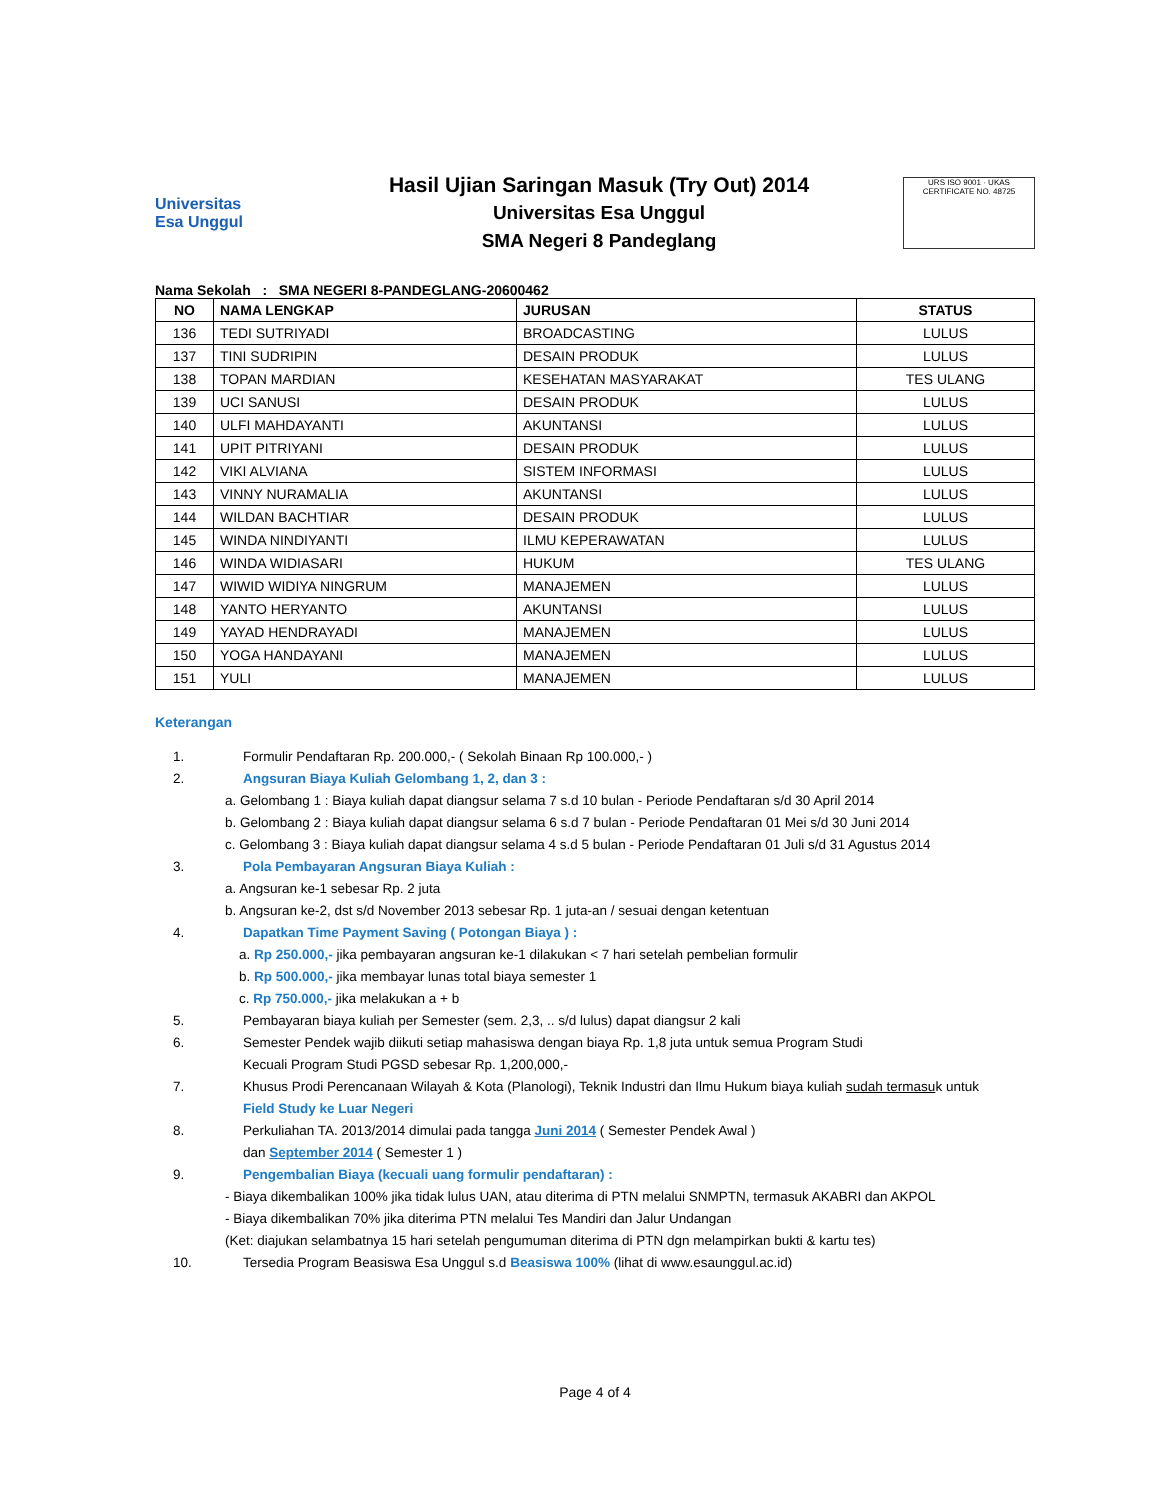Universitas
Esa Unggul
Hasil Ujian Saringan Masuk (Try Out) 2014
Universitas Esa Unggul
SMA Negeri 8 Pandeglang
URS ISO 9001 · UKAS
CERTIFICATE NO. 48725
Nama Sekolah : SMA NEGERI 8-PANDEGLANG-20600462
| NO | NAMA LENGKAP | JURUSAN | STATUS |
| --- | --- | --- | --- |
| 136 | TEDI SUTRIYADI | BROADCASTING | LULUS |
| 137 | TINI SUDRIPIN | DESAIN PRODUK | LULUS |
| 138 | TOPAN MARDIAN | KESEHATAN MASYARAKAT | TES ULANG |
| 139 | UCI SANUSI | DESAIN PRODUK | LULUS |
| 140 | ULFI MAHDAYANTI | AKUNTANSI | LULUS |
| 141 | UPIT PITRIYANI | DESAIN PRODUK | LULUS |
| 142 | VIKI ALVIANA | SISTEM INFORMASI | LULUS |
| 143 | VINNY NURAMALIA | AKUNTANSI | LULUS |
| 144 | WILDAN BACHTIAR | DESAIN PRODUK | LULUS |
| 145 | WINDA NINDIYANTI | ILMU KEPERAWATAN | LULUS |
| 146 | WINDA WIDIASARI | HUKUM | TES ULANG |
| 147 | WIWID WIDIYA NINGRUM | MANAJEMEN | LULUS |
| 148 | YANTO HERYANTO | AKUNTANSI | LULUS |
| 149 | YAYAD HENDRAYADI | MANAJEMEN | LULUS |
| 150 | YOGA HANDAYANI | MANAJEMEN | LULUS |
| 151 | YULI | MANAJEMEN | LULUS |
Keterangan
1. Formulir Pendaftaran Rp. 200.000,- ( Sekolah Binaan Rp 100.000,- )
2. Angsuran Biaya Kuliah Gelombang 1, 2, dan 3 :
a. Gelombang 1 : Biaya kuliah dapat diangsur selama 7 s.d 10 bulan - Periode Pendaftaran s/d 30 April 2014
b. Gelombang 2 : Biaya kuliah dapat diangsur selama 6 s.d 7 bulan - Periode Pendaftaran 01 Mei s/d 30 Juni 2014
c. Gelombang 3 : Biaya kuliah dapat diangsur selama 4 s.d 5 bulan - Periode Pendaftaran 01 Juli s/d 31 Agustus 2014
3. Pola Pembayaran Angsuran Biaya Kuliah :
a. Angsuran ke-1 sebesar Rp. 2 juta
b. Angsuran ke-2, dst s/d November 2013 sebesar Rp. 1 juta-an / sesuai dengan ketentuan
4. Dapatkan Time Payment Saving ( Potongan Biaya ) :
a. Rp 250.000,- jika pembayaran angsuran ke-1 dilakukan < 7 hari setelah pembelian formulir
b. Rp 500.000,- jika membayar lunas total biaya semester 1
c. Rp 750.000,- jika melakukan a + b
5. Pembayaran biaya kuliah per Semester (sem. 2,3, .. s/d lulus) dapat diangsur 2 kali
6. Semester Pendek wajib diikuti setiap mahasiswa dengan biaya Rp. 1,8 juta untuk semua Program Studi
Kecuali Program Studi PGSD sebesar Rp. 1,200,000,-
7. Khusus Prodi Perencanaan Wilayah & Kota (Planologi), Teknik Industri dan Ilmu Hukum biaya kuliah sudah termasuk untuk
Field Study ke Luar Negeri
8. Perkuliahan TA. 2013/2014 dimulai pada tangga Juni 2014 ( Semester Pendek Awal )
dan September 2014 ( Semester 1 )
9. Pengembalian Biaya (kecuali uang formulir pendaftaran) :
- Biaya dikembalikan 100% jika tidak lulus UAN, atau diterima di PTN melalui SNMPTN, termasuk AKABRI dan AKPOL
- Biaya dikembalikan 70% jika diterima PTN melalui Tes Mandiri dan Jalur Undangan
(Ket: diajukan selambatnya 15 hari setelah pengumuman diterima di PTN dgn melampirkan bukti & kartu tes)
10. Tersedia Program Beasiswa Esa Unggul s.d Beasiswa 100% (lihat di www.esaunggul.ac.id)
Page 4 of 4